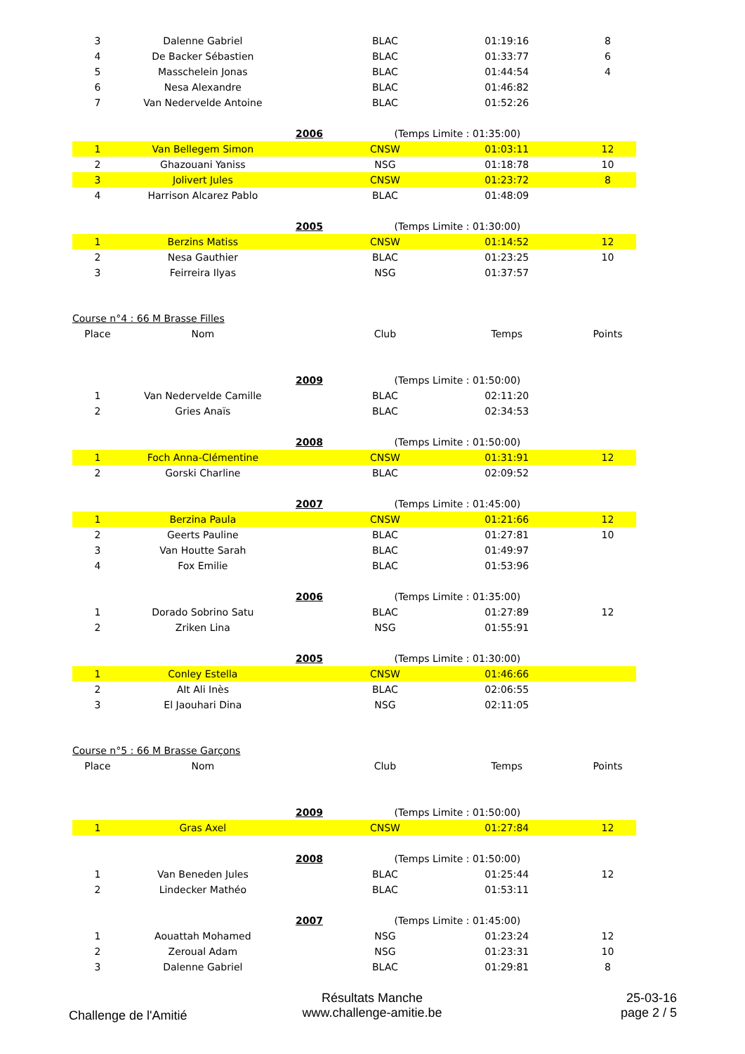| 3 | Dalenne Gabriel | | BLAC | 01:19:16 | 8 |
| 4 | De Backer Sébastien | | BLAC | 01:33:77 | 6 |
| 5 | Masschelein Jonas | | BLAC | 01:44:54 | 4 |
| 6 | Nesa Alexandre | | BLAC | 01:46:82 | |
| 7 | Van Nedervelde Antoine | | BLAC | 01:52:26 | |
| | | 2006 | (Temps Limite : 01:35:00) | | |
| 1 | Van Bellegem Simon | | CNSW | 01:03:11 | 12 |
| 2 | Ghazouani Yaniss | | NSG | 01:18:78 | 10 |
| 3 | Jolivert Jules | | CNSW | 01:23:72 | 8 |
| 4 | Harrison Alcarez Pablo | | BLAC | 01:48:09 | |
| | | 2005 | (Temps Limite : 01:30:00) | | |
| 1 | Berzins Matiss | | CNSW | 01:14:52 | 12 |
| 2 | Nesa Gauthier | | BLAC | 01:23:25 | 10 |
| 3 | Feirreira Ilyas | | NSG | 01:37:57 | |
| Course n°4 : 66 M Brasse Filles | | | | | |
| Place | Nom | | Club | Temps | Points |
| | | 2009 | (Temps Limite : 01:50:00) | | |
| 1 | Van Nedervelde Camille | | BLAC | 02:11:20 | |
| 2 | Gries Anaïs | | BLAC | 02:34:53 | |
| | | 2008 | (Temps Limite : 01:50:00) | | |
| 1 | Foch Anna-Clémentine | | CNSW | 01:31:91 | 12 |
| 2 | Gorski Charline | | BLAC | 02:09:52 | |
| | | 2007 | (Temps Limite : 01:45:00) | | |
| 1 | Berzina Paula | | CNSW | 01:21:66 | 12 |
| 2 | Geerts Pauline | | BLAC | 01:27:81 | 10 |
| 3 | Van Houtte Sarah | | BLAC | 01:49:97 | |
| 4 | Fox Emilie | | BLAC | 01:53:96 | |
| | | 2006 | (Temps Limite : 01:35:00) | | |
| 1 | Dorado Sobrino Satu | | BLAC | 01:27:89 | 12 |
| 2 | Zriken Lina | | NSG | 01:55:91 | |
| | | 2005 | (Temps Limite : 01:30:00) | | |
| 1 | Conley Estella | | CNSW | 01:46:66 | |
| 2 | AIt Ali Inès | | BLAC | 02:06:55 | |
| 3 | El Jaouhari Dina | | NSG | 02:11:05 | |
| Course n°5 : 66 M Brasse Garçons | | | | | |
| Place | Nom | | Club | Temps | Points |
| | | 2009 | (Temps Limite : 01:50:00) | | |
| 1 | Gras Axel | | CNSW | 01:27:84 | 12 |
| | | 2008 | (Temps Limite : 01:50:00) | | |
| 1 | Van Beneden Jules | | BLAC | 01:25:44 | 12 |
| 2 | Lindecker Mathéo | | BLAC | 01:53:11 | |
| | | 2007 | (Temps Limite : 01:45:00) | | |
| 1 | Aouattah Mohamed | | NSG | 01:23:24 | 12 |
| 2 | Zeroual Adam | | NSG | 01:23:31 | 10 |
| 3 | Dalenne Gabriel | | BLAC | 01:29:81 | 8 |
Challenge de l'Amitié
Résultats Manche
www.challenge-amitie.be
25-03-16
page 2 / 5